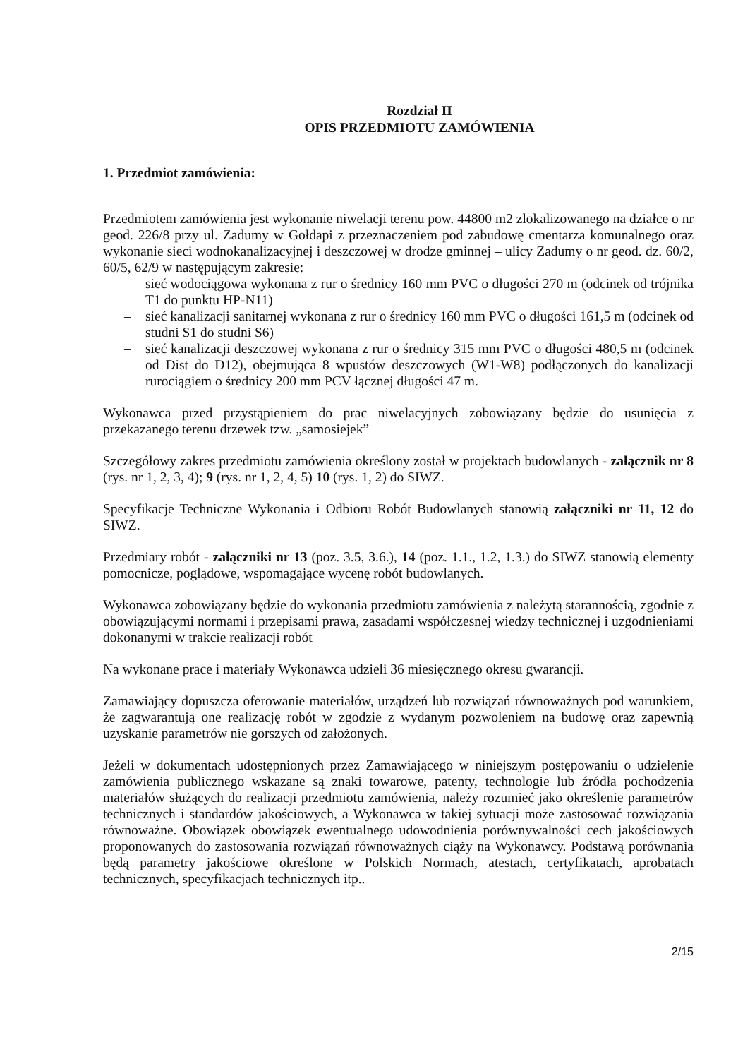Rozdział II
OPIS PRZEDMIOTU ZAMÓWIENIA
1. Przedmiot zamówienia:
Przedmiotem zamówienia jest wykonanie niwelacji terenu pow. 44800 m2 zlokalizowanego na działce o nr geod. 226/8 przy ul. Zadumy w Gołdapi z przeznaczeniem pod zabudowę cmentarza komunalnego oraz wykonanie sieci wodnokanalizacyjnej i deszczowej w drodze gminnej – ulicy Zadumy o nr geod. dz. 60/2, 60/5, 62/9 w następującym zakresie:
– sieć wodociągowa wykonana z rur o średnicy 160 mm PVC o długości 270 m (odcinek od trójnika T1 do punktu HP-N11)
– sieć kanalizacji sanitarnej wykonana z rur o średnicy 160 mm PVC o długości 161,5 m (odcinek od studni S1 do studni S6)
– sieć kanalizacji deszczowej wykonana z rur o średnicy 315 mm PVC o długości 480,5 m (odcinek od Dist do D12), obejmująca 8 wpustów deszczowych (W1-W8) podłączonych do kanalizacji rurociągiem o średnicy 200 mm PCV łącznej długości 47 m.
Wykonawca przed przystąpieniem do prac niwelacyjnych zobowiązany będzie do usunięcia z przekazanego terenu drzewek tzw. „samosiejek”
Szczegółowy zakres przedmiotu zamówienia określony został w projektach budowlanych - załącznik nr 8 (rys. nr 1, 2, 3, 4); 9 (rys. nr 1, 2, 4, 5) 10 (rys. 1, 2) do SIWZ.
Specyfikacje Techniczne Wykonania i Odbioru Robót Budowlanych stanowią załączniki nr 11, 12 do SIWZ.
Przedmiary robót - załączniki nr 13 (poz. 3.5, 3.6.), 14 (poz. 1.1., 1.2, 1.3.) do SIWZ stanowią elementy pomocnicze, poglądowe, wspomagające wycenę robót budowlanych.
Wykonawca zobowiązany będzie do wykonania przedmiotu zamówienia z należytą starannością, zgodnie z obowiązującymi normami i przepisami prawa, zasadami współczesnej wiedzy technicznej i uzgodnieniami dokonanymi w trakcie realizacji robót
Na wykonane prace i materiały Wykonawca udzieli 36 miesięcznego okresu gwarancji.
Zamawiający dopuszcza oferowanie materiałów, urządzeń lub rozwiązań równoważnych pod warunkiem, że zagwarantują one realizację robót w zgodzie z wydanym pozwoleniem na budowę oraz zapewnią uzyskanie parametrów nie gorszych od założonych.
Jeżeli w dokumentach udostępnionych przez Zamawiającego w niniejszym postępowaniu o udzielenie zamówienia publicznego wskazane są znaki towarowe, patenty, technologie lub źródła pochodzenia materiałów służących do realizacji przedmiotu zamówienia, należy rozumieć jako określenie parametrów technicznych i standardów jakościowych, a Wykonawca w takiej sytuacji może zastosować rozwiązania równoważne. Obowiązek obowiązek ewentualnego udowodnienia porównywalności cech jakościowych proponowanych do zastosowania rozwiązań równoważnych ciąży na Wykonawcy. Podstawą porównania będą parametry jakościowe określone w Polskich Normach, atestach, certyfikatach, aprobatach technicznych, specyfikacjach technicznych itp..
2/15